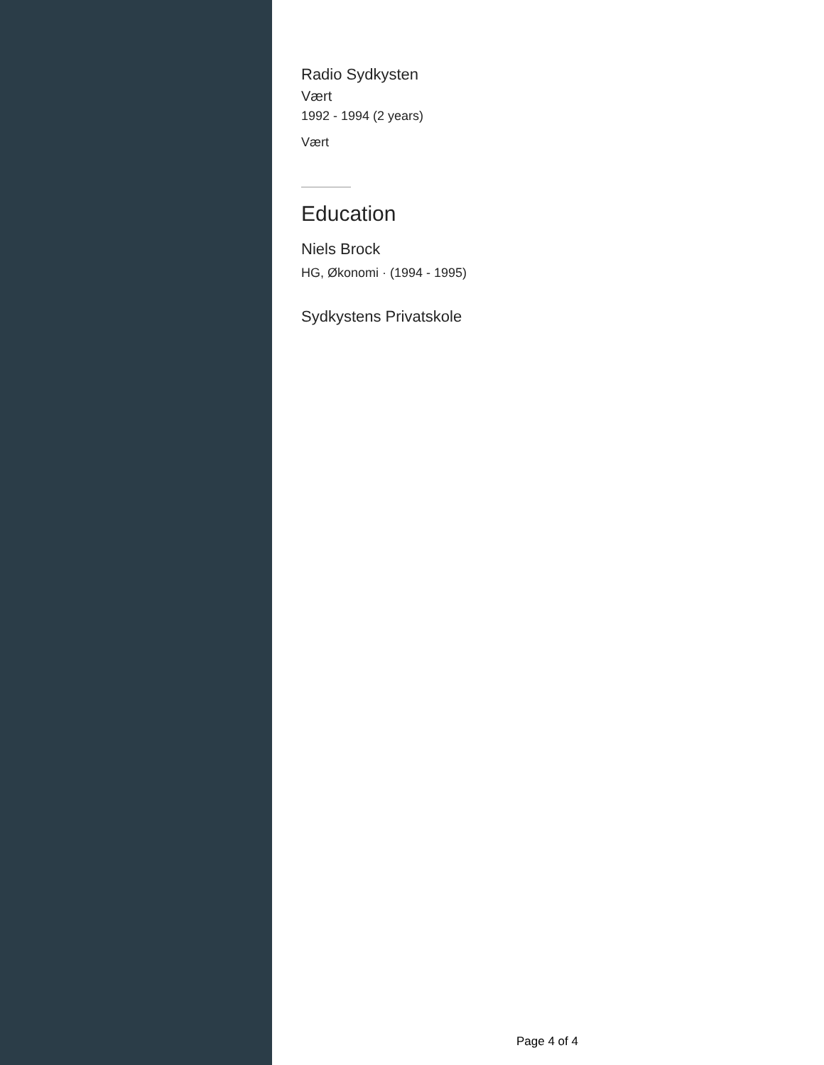Radio Sydkysten
Vært
1992 - 1994 (2 years)
Vært
Education
Niels Brock
HG, Økonomi · (1994 - 1995)
Sydkystens Privatskole
Page 4 of 4